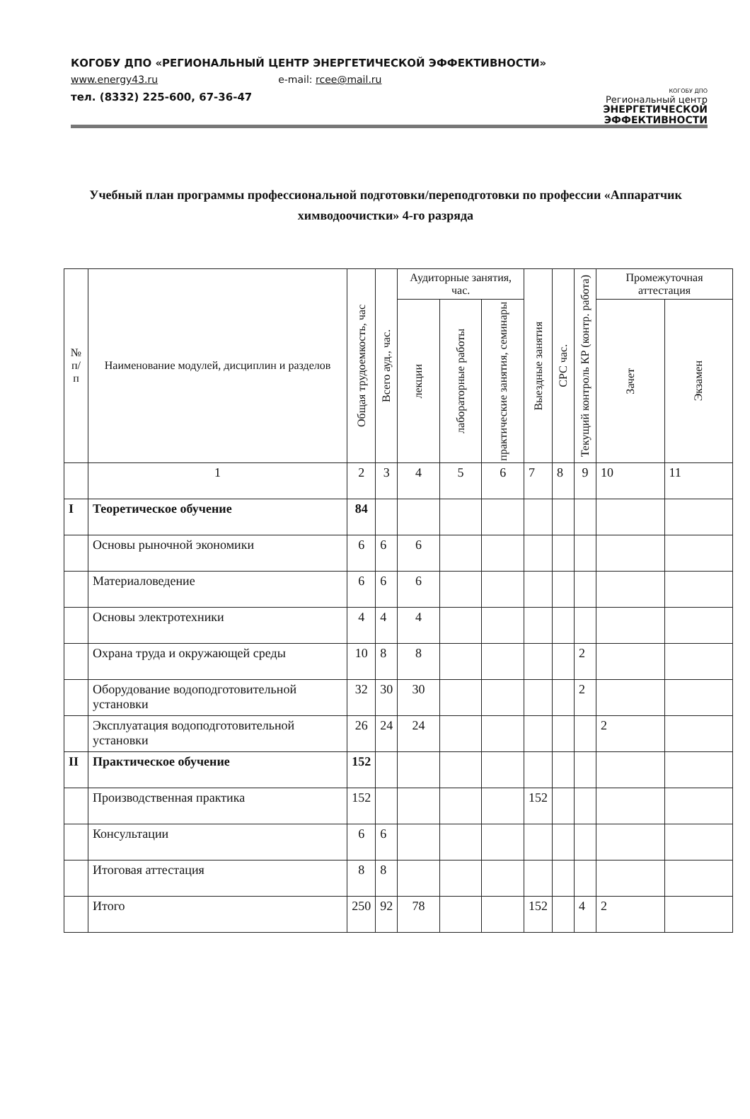КОГОБУ ДПО «РЕГИОНАЛЬНЫЙ ЦЕНТР ЭНЕРГЕТИЧЕСКОЙ ЭФФЕКТИВНОСТИ»
www.energy43.ru e-mail: rcee@mail.ru
тел. (8332) 225-600, 67-36-47
КОГОБУ ДПО
Региональный центр
ЭНЕРГЕТИЧЕСКОЙ
ЭФФЕКТИВНОСТИ
Учебный план программы профессиональной подготовки/переподготовки по профессии «Аппаратчик химводоочистки» 4-го разряда
| № п/п | Наименование модулей, дисциплин и разделов | Общая трудоемкость, час | Всего ауд., час. | Аудиторные занятия, час. | | | Выездные занятия | СРС час. | Текущий контроль КР (контр. работа) | Промежуточная аттестация | |
| --- | --- | --- | --- | --- | --- | --- | --- | --- | --- | --- | --- |
| | | | | лекции | лабораторные работы | практические занятия, семинары | | | | Зачет | Экзамен |
| | 1 | 2 | 3 | 4 | 5 | 6 | 7 | 8 | 9 | 10 | 11 |
| I | Теоретическое обучение | 84 | | | | | | | | | |
| | Основы рыночной экономики | 6 | 6 | 6 | | | | | | | |
| | Материаловедение | 6 | 6 | 6 | | | | | | | |
| | Основы электротехники | 4 | 4 | 4 | | | | | | | |
| | Охрана труда и окружающей среды | 10 | 8 | 8 | | | | | 2 | | |
| | Оборудование водоподготовительной установки | 32 | 30 | 30 | | | | | 2 | | |
| | Эксплуатация водоподготовительной установки | 26 | 24 | 24 | | | | | | 2 | |
| II | Практическое обучение | 152 | | | | | | | | | |
| | Производственная практика | 152 | | | | | 152 | | | | |
| | Консультации | 6 | 6 | | | | | | | | |
| | Итоговая аттестация | 8 | 8 | | | | | | | | |
| | Итого | 250 | 92 | 78 | | | 152 | | 4 | 2 | |